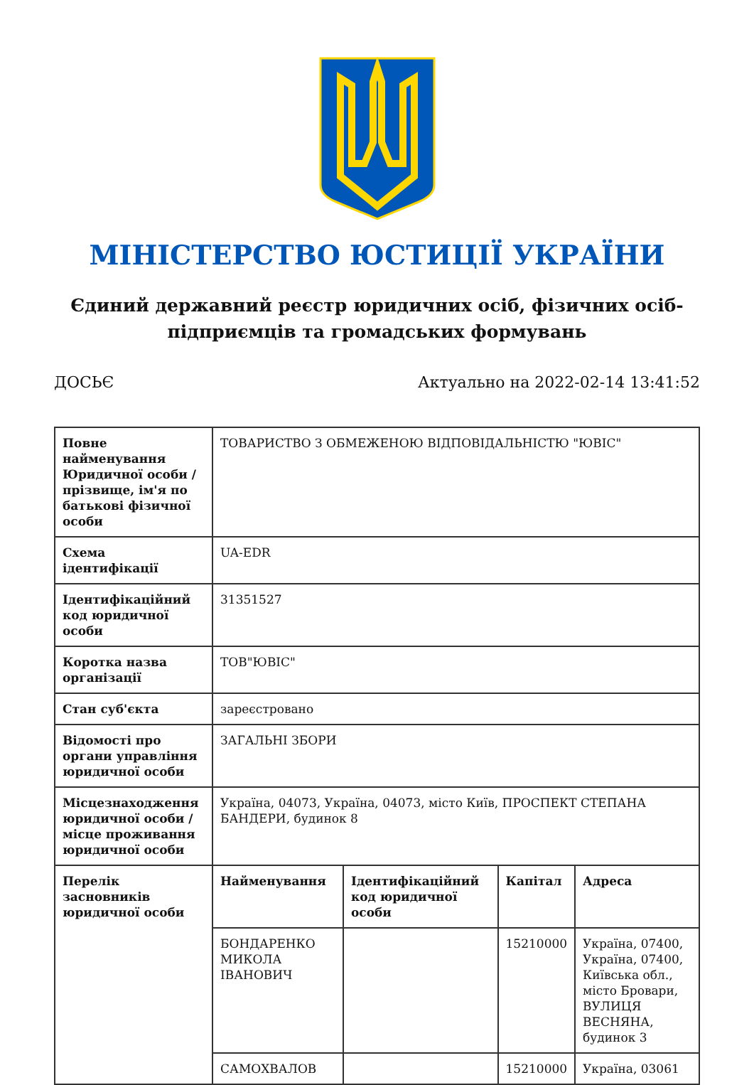МІНІСТЕРСТВО ЮСТИЦІЇ УКРАЇНИ
Єдиний державний реєстр юридичних осіб, фізичних осіб-підприємців та громадських формувань
ДОСЬЄ Актуально на 2022-02-14 13:41:52
| Повне найменування Юридичної особи / прізвище, ім'я по батькові фізичної особи | ТОВАРИСТВО З ОБМЕЖЕНОЮ ВІДПОВІДАЛЬНІСТЮ "ЮВІС" | | | |
| Схема ідентифікації | UA-EDR | | | |
| Ідентифікаційний код юридичної особи | 31351527 | | | |
| Коротка назва організації | ТОВ"ЮВІС" | | | |
| Стан суб'єкта | зареєстровано | | | |
| Відомості про органи управління юридичної особи | ЗАГАЛЬНІ ЗБОРИ | | | |
| Місцезнаходження юридичної особи / місце проживання юридичної особи | Україна, 04073, Україна, 04073, місто Київ, ПРОСПЕКТ СТЕПАНА БАНДЕРИ, будинок 8 | | | |
| Перелік засновників юридичної особи | Найменування | Ідентифікаційний код юридичної особи | Капітал | Адреса |
| | БОНДАРЕНКО МИКОЛА ІВАНОВИЧ | | 15210000 | Україна, 07400, Україна, 07400, Київська обл., місто Бровари, ВУЛИЦЯ ВЕСНЯНА, будинок 3 |
| | САМОХВАЛОВ | | 15210000 | Україна, 03061 |